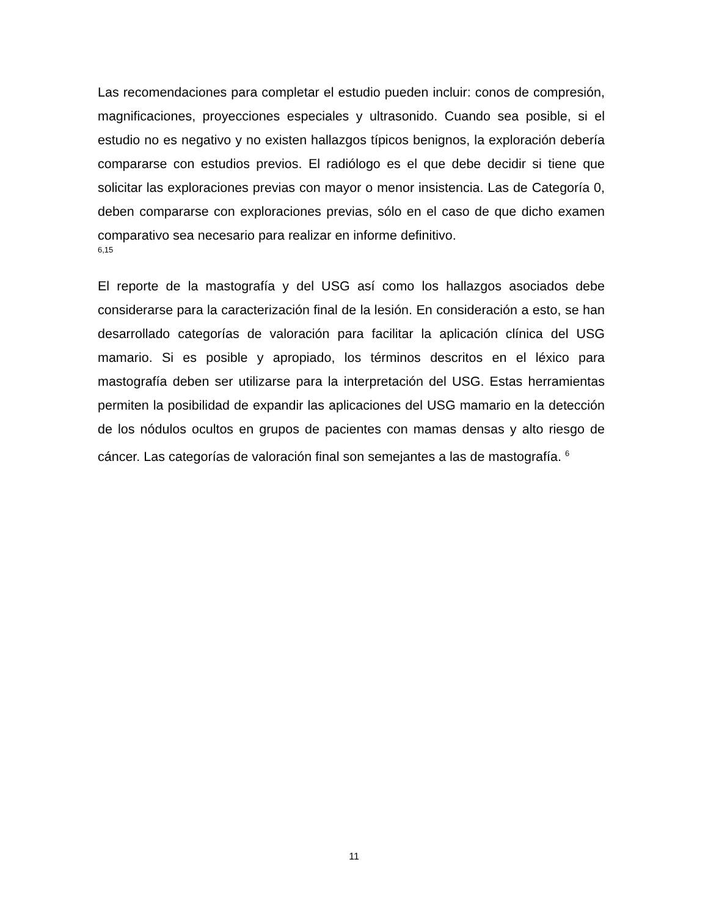Las recomendaciones para completar el estudio pueden incluir: conos de compresión, magnificaciones, proyecciones especiales y ultrasonido. Cuando sea posible, si el estudio no es negativo y no existen hallazgos típicos benignos, la exploración debería compararse con estudios previos. El radiólogo es el que debe decidir si tiene que solicitar las exploraciones previas con mayor o menor insistencia. Las de Categoría 0, deben compararse con exploraciones previas, sólo en el caso de que dicho examen comparativo sea necesario para realizar en informe definitivo.
6,15
El reporte de la mastografía y del USG así como los hallazgos asociados debe considerarse para la caracterización final de la lesión. En consideración a esto, se han desarrollado categorías de valoración para facilitar la aplicación clínica del USG mamario. Si es posible y apropiado, los términos descritos en el léxico para mastografía deben ser utilizarse para la interpretación del USG. Estas herramientas permiten la posibilidad de expandir las aplicaciones del USG mamario en la detección de los nódulos ocultos en grupos de pacientes con mamas densas y alto riesgo de cáncer. Las categorías de valoración final son semejantes a las de mastografía. <sup>6</sup>
11